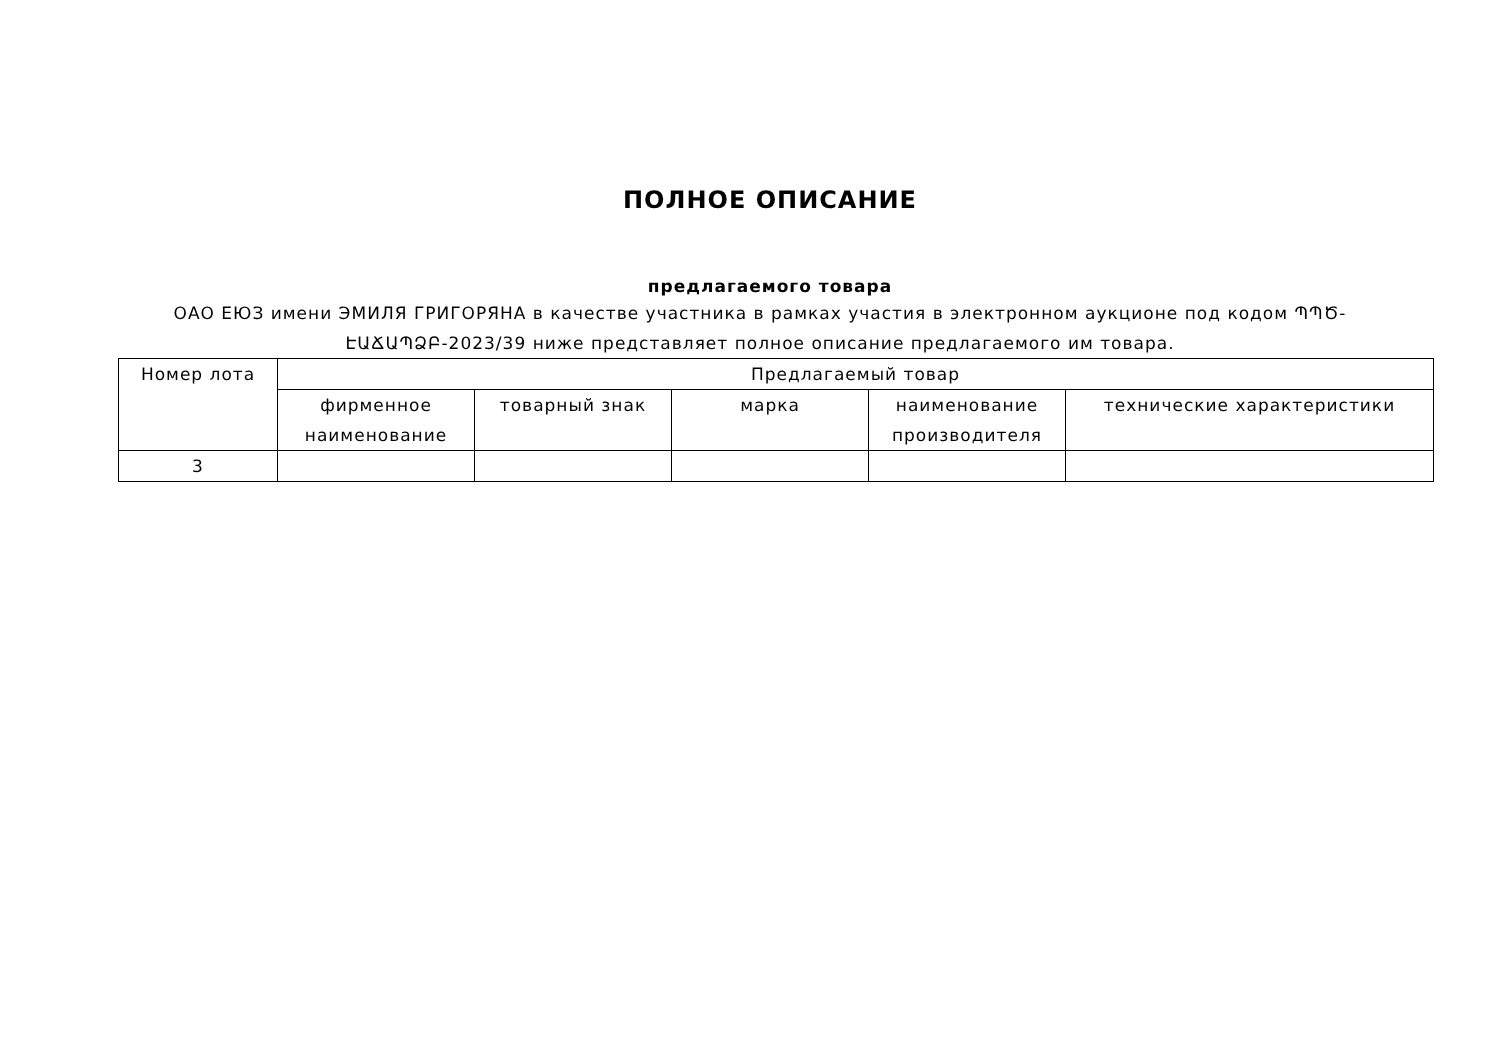ПОЛНОЕ ОПИСАНИЕ
предлагаемого товара
ОАО ЕЮЗ имени ЭМИЛЯ ГРИГОРЯНА в качестве участника в рамках участия в электронном аукционе под кодом ՊՊԾ-ԷԱՃԱՊՁԲ-2023/39 ниже представляет полное описание предлагаемого им товара.
| Номер лота | Предлагаемый товар | | | | |
| --- | --- | --- | --- | --- | --- |
| | фирменное наименование | товарный знак | марка | наименование производителя | технические характеристики |
| 3 | | | | | |